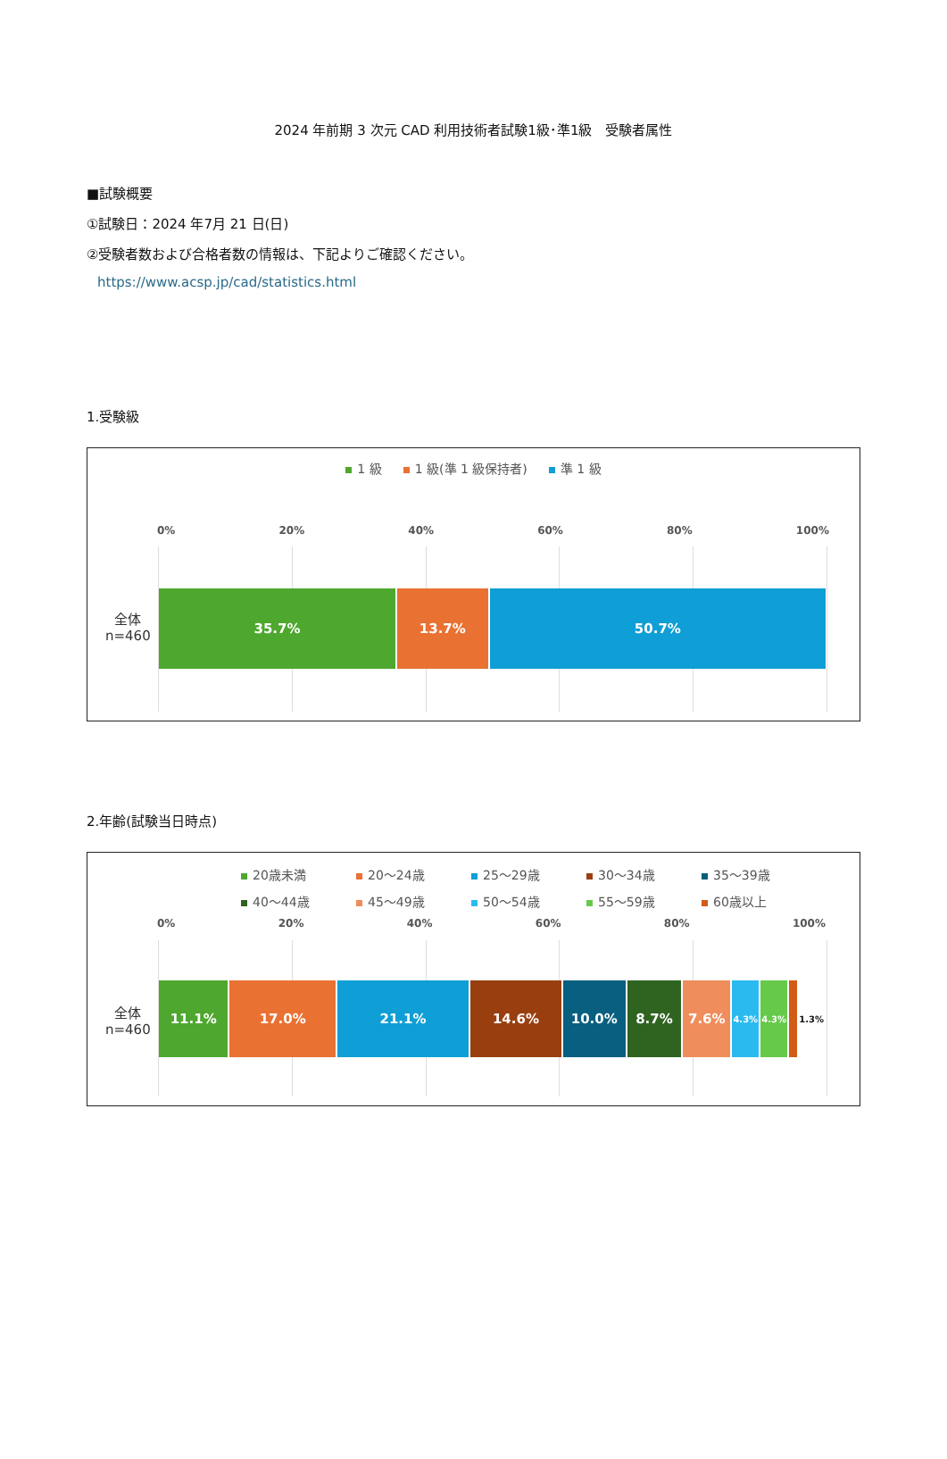2024 年前期 3 次元 CAD 利用技術者試験1級･準1級　受験者属性
■試験概要
①試験日：2024 年7月 21 日(日)
②受験者数および合格者数の情報は、下記よりご確認ください。
https://www.acsp.jp/cad/statistics.html
1.受験級
1 級 1 級(準 1 級保持者) 準 1 級
0% 20% 40% 60% 80% 100%
全体
n=460
35.7% 13.7% 50.7%
2.年齢(試験当日時点)
20歳未満 20～24歳 25～29歳 30～34歳 35～39歳 40～44歳 45～49歳 50～54歳 55～59歳 60歳以上
0% 20% 40% 60% 80% 100%
全体
n=460
11.1% 17.0% 21.1% 14.6% 10.0% 8.7% 7.6%
4.3% 4.3% 1.3%